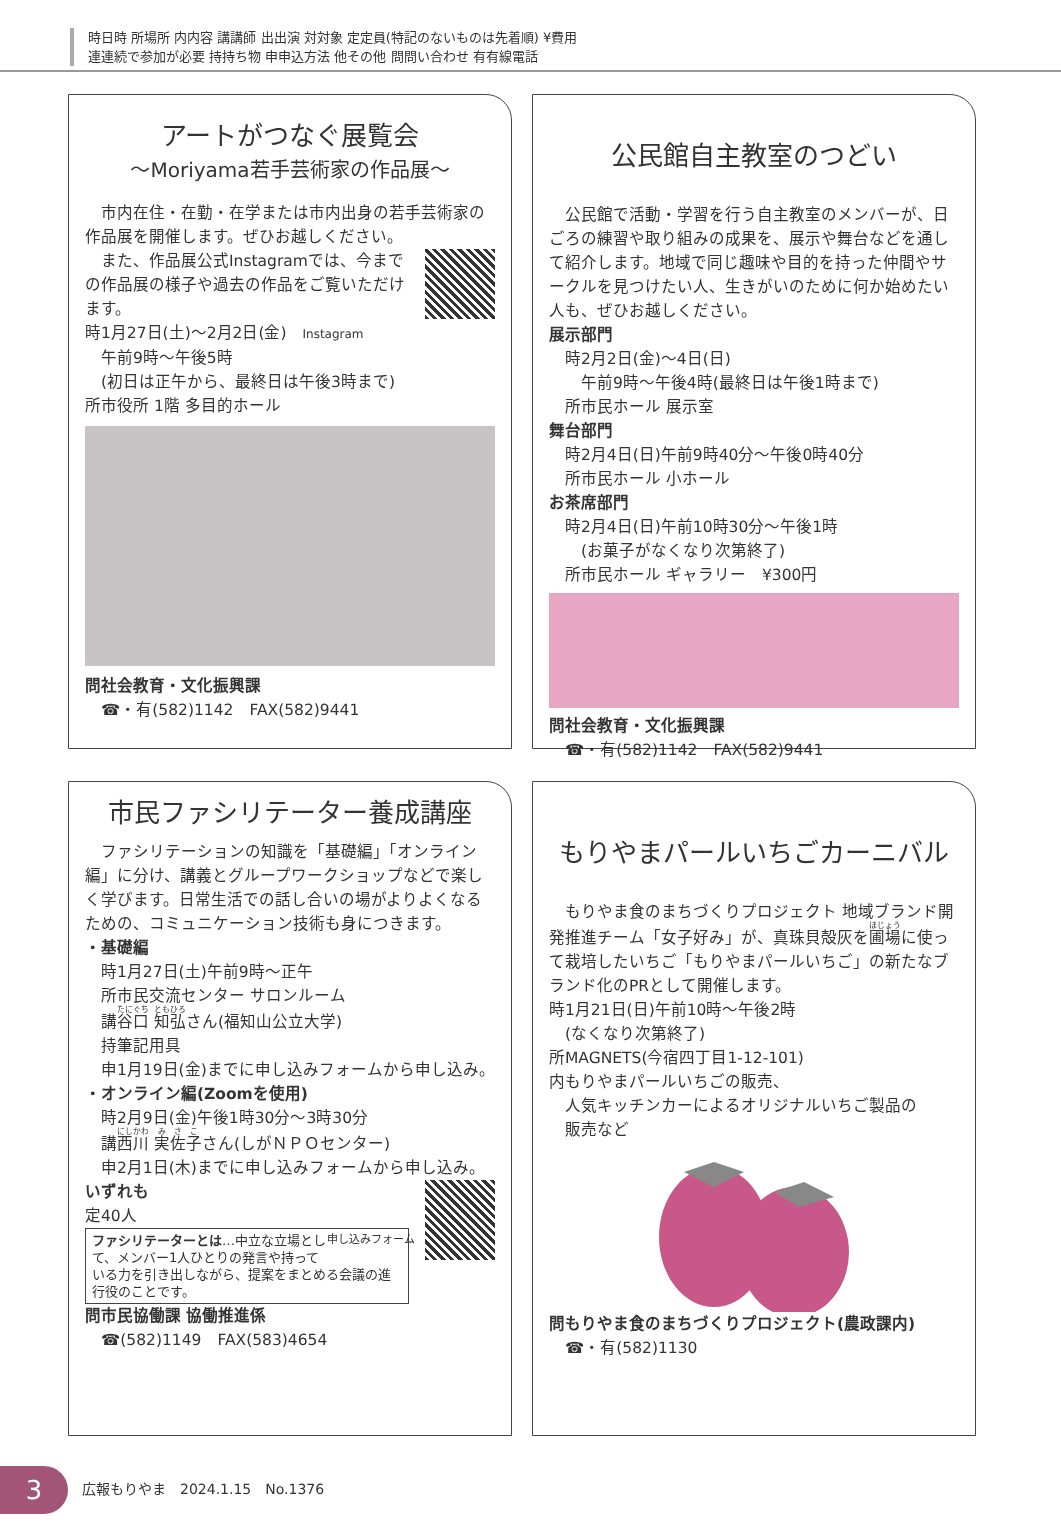時日時 所場所 内内容 講講師 出出演 対対象 定定員(特記のないものは先着順) ¥費用
連連続で参加が必要 持持ち物 申申込方法 他その他 問問い合わせ 有有線電話
アートがつなぐ展覧会
～Moriyama若手芸術家の作品展～
　市内在住・在勤・在学または市内出身の若手芸術家の作品展を開催します。ぜひお越しください。
　また、作品展公式Instagramでは、今までの作品展の様子や過去の作品をご覧いただけます。
時1月27日(土)～2月2日(金)　Instagram
　午前9時～午後5時
　(初日は正午から、最終日は午後3時まで)
所市役所 1階 多目的ホール
問社会教育・文化振興課
　☎・有(582)1142　FAX(582)9441
公民館自主教室のつどい
　公民館で活動・学習を行う自主教室のメンバーが、日ごろの練習や取り組みの成果を、展示や舞台などを通して紹介します。地域で同じ趣味や目的を持った仲間やサークルを見つけたい人、生きがいのために何か始めたい人も、ぜひお越しください。
展示部門
　時2月2日(金)～4日(日)
　　午前9時～午後4時(最終日は午後1時まで)
　所市民ホール 展示室
舞台部門
　時2月4日(日)午前9時40分～午後0時40分
　所市民ホール 小ホール
お茶席部門
　時2月4日(日)午前10時30分～午後1時
　　(お菓子がなくなり次第終了)
　所市民ホール ギャラリー　¥300円
問社会教育・文化振興課
　☎・有(582)1142　FAX(582)9441
市民ファシリテーター養成講座
　ファシリテーションの知識を「基礎編」「オンライン編」に分け、講義とグループワークショップなどで楽しく学びます。日常生活での話し合いの場がよりよくなるための、コミュニケーション技術も身につきます。
・基礎編
　時1月27日(土)午前9時～正午
　所市民交流センター サロンルーム
　講谷口 知弘さん(福知山公立大学)
　持筆記用具
　申1月19日(金)までに申し込みフォームから申し込み。
・オンライン編(Zoomを使用)
　時2月9日(金)午後1時30分～3時30分
　講西川 実佐子さん(しがＮＰＯセンター)
　申2月1日(木)までに申し込みフォームから申し込み。
いずれも
定40人
申し込みフォーム
ファシリテーターとは…中立な立場として、メンバー1人ひとりの発言や持っている力を引き出しながら、提案をまとめる会議の進行役のことです。
問市民協働課 協働推進係
　☎(582)1149　FAX(583)4654
もりやまパールいちごカーニバル
　もりやま食のまちづくりプロジェクト 地域ブランド開発推進チーム「女子好み」が、真珠貝殻灰を圃場に使って栽培したいちご「もりやまパールいちご」の新たなブランド化のPRとして開催します。
時1月21日(日)午前10時～午後2時
　(なくなり次第終了)
所MAGNETS(今宿四丁目1-12-101)
内もりやまパールいちごの販売、
　人気キッチンカーによるオリジナルいちご製品の
　販売など
問もりやま食のまちづくりプロジェクト(農政課内)
　☎・有(582)1130
3　広報もりやま　2024.1.15　No.1376